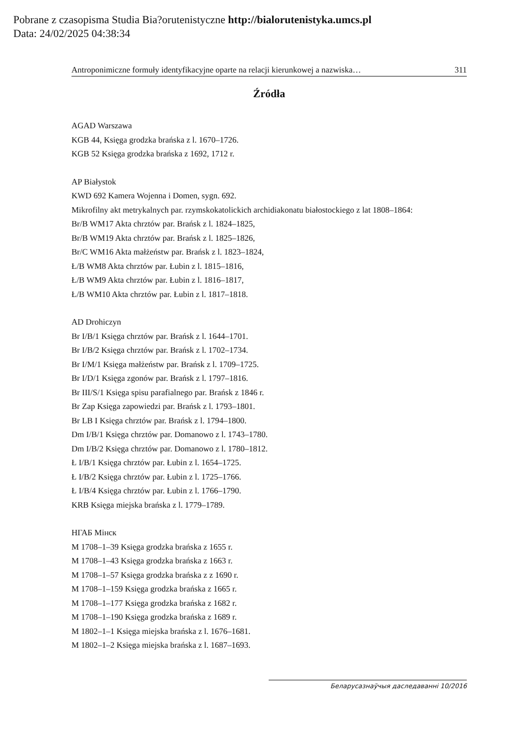Pobrane z czasopisma Studia Bia?orutenistyczne http://bialorutenistyka.umcs.pl
Data: 24/02/2025 04:38:34
Antroponimiczne formuły identyfikacyjne oparte na relacji kierunkowej a nazwiska… 311
Źródła
AGAD Warszawa
KGB 44, Księga grodzka brańska z l. 1670–1726.
KGB 52 Księga grodzka brańska z 1692, 1712 r.
AP Białystok
KWD 692 Kamera Wojenna i Domen, sygn. 692.
Mikrofilny akt metrykalnych par. rzymskokatolickich archidiakonatu białostockiego z lat 1808–1864:
Br/B WM17 Akta chrztów par. Brańsk z l. 1824–1825,
Br/B WM19 Akta chrztów par. Brańsk z l. 1825–1826,
Br/C WM16 Akta małżeństw par. Brańsk z l. 1823–1824,
Ł/B WM8 Akta chrztów par. Łubin z l. 1815–1816,
Ł/B WM9 Akta chrztów par. Łubin z l. 1816–1817,
Ł/B WM10 Akta chrztów par. Łubin z l. 1817–1818.
AD Drohiczyn
Br I/B/1 Księga chrztów par. Brańsk z l. 1644–1701.
Br I/B/2 Księga chrztów par. Brańsk z l. 1702–1734.
Br I/M/1 Księga małżeństw par. Brańsk z l. 1709–1725.
Br I/D/1 Księga zgonów par. Brańsk z l. 1797–1816.
Br III/S/1 Księga spisu parafialnego par. Brańsk z 1846 r.
Br Zap Księga zapowiedzi par. Brańsk z l. 1793–1801.
Br LB I Księga chrztów par. Brańsk z l. 1794–1800.
Dm I/B/1 Księga chrztów par. Domanowo z l. 1743–1780.
Dm I/B/2 Księga chrztów par. Domanowo z l. 1780–1812.
Ł I/B/1 Księga chrztów par. Łubin z l. 1654–1725.
Ł I/B/2 Księga chrztów par. Łubin z l. 1725–1766.
Ł I/B/4 Księga chrztów par. Łubin z l. 1766–1790.
KRB Księga miejska brańska z l. 1779–1789.
НГАБ Мінск
M 1708–1–39 Księga grodzka brańska z 1655 r.
M 1708–1–43 Księga grodzka brańska z 1663 r.
M 1708–1–57 Księga grodzka brańska z z 1690 r.
M 1708–1–159 Księga grodzka brańska z 1665 r.
M 1708–1–177 Księga grodzka brańska z 1682 r.
M 1708–1–190 Księga grodzka brańska z 1689 r.
M 1802–1–1 Księga miejska brańska z l. 1676–1681.
M 1802–1–2 Księga miejska brańska z l. 1687–1693.
Беларусазнаўчыя даследаванні 10/2016